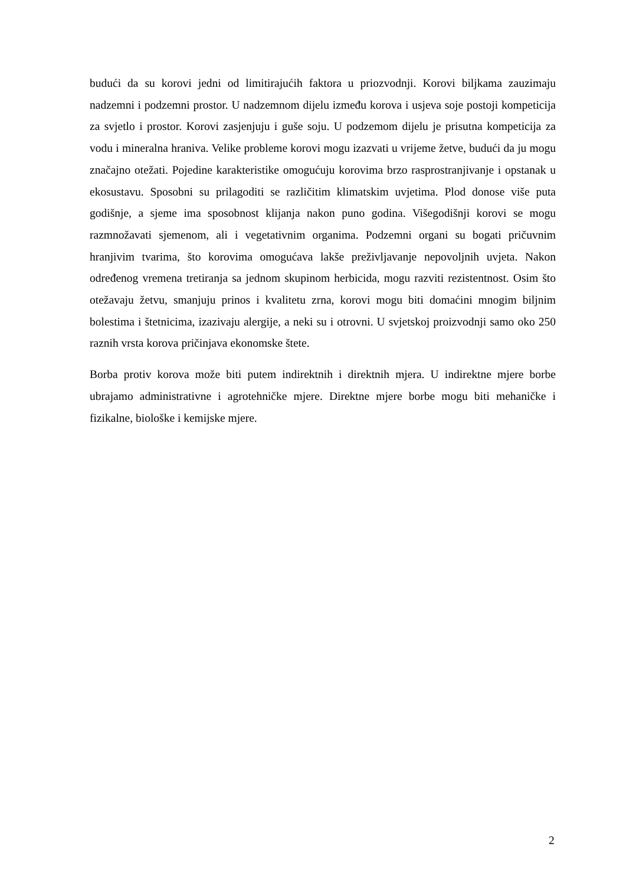budući da su korovi jedni od limitirajućih faktora u priozvodnji. Korovi biljkama zauzimaju nadzemni i podzemni prostor. U nadzemnom dijelu između korova i usjeva soje postoji kompeticija za svjetlo i prostor. Korovi zasjenjuju i guše soju. U podzemom dijelu je prisutna kompeticija za vodu i mineralna hraniva. Velike probleme korovi mogu izazvati u vrijeme žetve, budući da ju mogu značajno otežati. Pojedine karakteristike omogućuju korovima brzo rasprostranjivanje i opstanak u ekosustavu. Sposobni su prilagoditi se različitim klimatskim uvjetima. Plod donose više puta godišnje, a sjeme ima sposobnost klijanja nakon puno godina. Višegodišnji korovi se mogu razmnožavati sjemenom, ali i vegetativnim organima. Podzemni organi su bogati pričuvnim hranjivim tvarima, što korovima omogućava lakše preživljavanje nepovoljnih uvjeta. Nakon određenog vremena tretiranja sa jednom skupinom herbicida, mogu razviti rezistentnost. Osim što otežavaju žetvu, smanjuju prinos i kvalitetu zrna, korovi mogu biti domaćini mnogim biljnim bolestima i štetnicima, izazivaju alergije, a neki su i otrovni. U svjetskoj proizvodnji samo oko 250 raznih vrsta korova pričinjava ekonomske štete.
Borba protiv korova može biti putem indirektnih i direktnih mjera. U indirektne mjere borbe ubrajamo administrativne i agrotehničke mjere. Direktne mjere borbe mogu biti mehaničke i fizikalne, biološke i kemijske mjere.
2